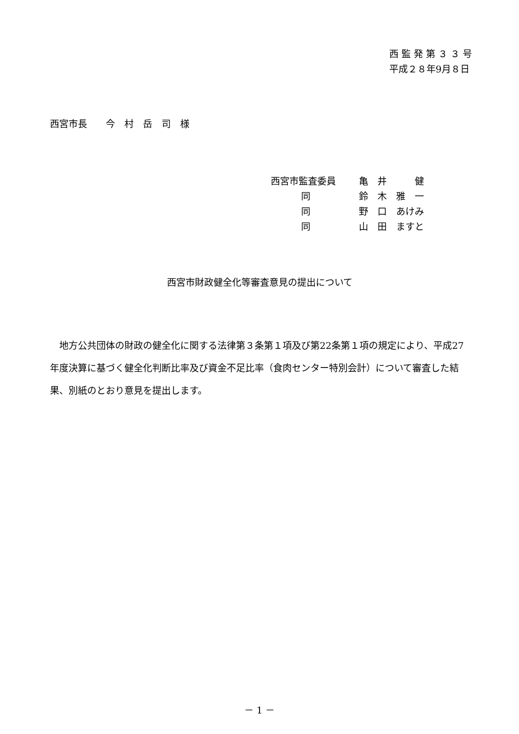西 監 発 第 ３ ３ 号
平成２８年9月８日
西宮市長　　今　村　岳　司　様
| 西宮市監査委員 | 亀 井 健 |
| 同 | 鈴 木 雅 一 |
| 同 | 野 口 あけみ |
| 同 | 山 田 ますと |
西宮市財政健全化等審査意見の提出について
　地方公共団体の財政の健全化に関する法律第３条第１項及び第22条第１項の規定により、平成27年度決算に基づく健全化判断比率及び資金不足比率（食肉センター特別会計）について審査した結果、別紙のとおり意見を提出します。
－ 1 －